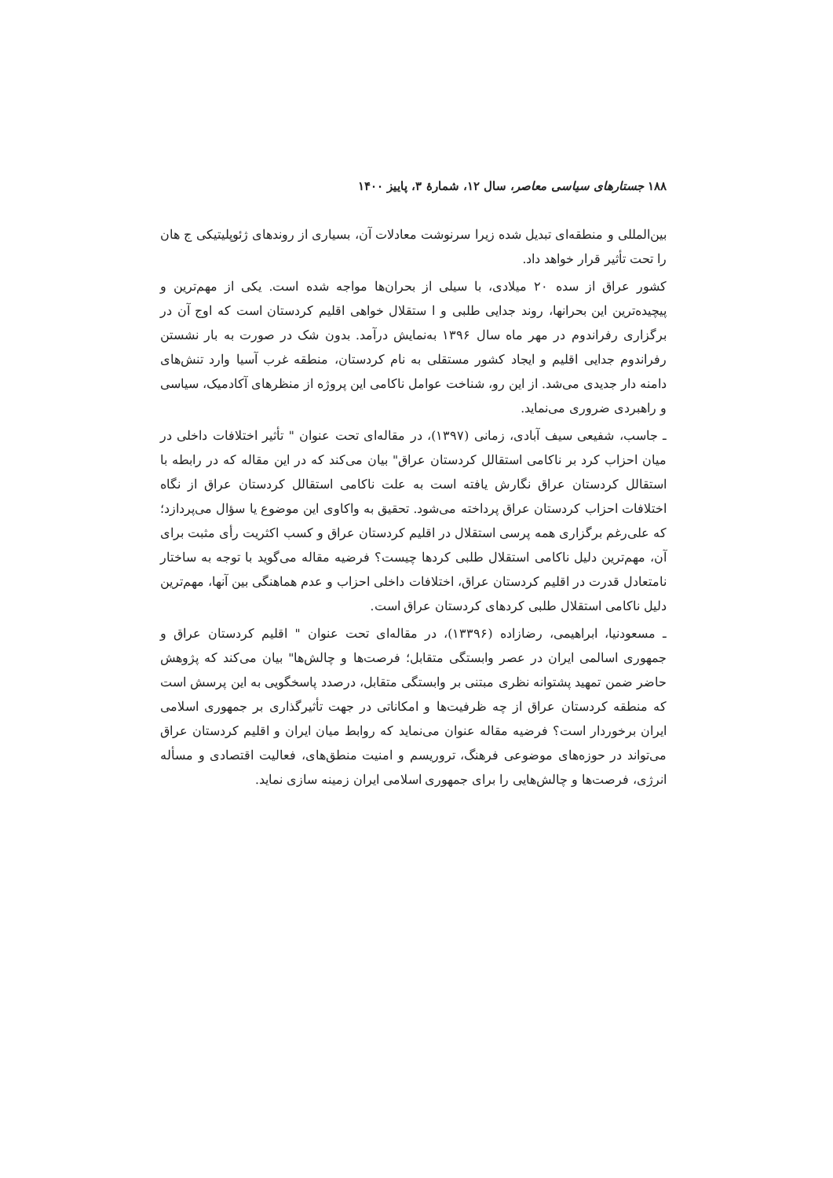۱۸۸ جستارهای سیاسی معاصر، سال ۱۲، شمارهٔ ۳، پاییز ۱۴۰۰
بین‌المللی و منطقه‌ای تبدیل شده زیرا سرنوشت معادلات آن، بسیاری از روندهای ژئوپلیتیکی ج هان را تحت تأثیر قرار خواهد داد.
کشور عراق از سده ۲۰ میلادی، با سیلی از بحران‌ها مواجه شده است. یکی از مهم‌ترین و پیچیده‌ترین این بحرانها، روند جدایی طلبی و ا ستقلال خواهی اقلیم کردستان است که اوج آن در برگزاری رفراندوم در مهر ماه سال ۱۳۹۶ به‌نمایش درآمد. بدون شک در صورت به بار نشستن رفراندوم جدایی اقلیم و ایجاد کشور مستقلی به نام کردستان، منطقه غرب آسیا وارد تنش‌های دامنه دار جدیدی می‌شد. از این رو، شناخت عوامل ناکامی این پروژه از منظرهای آکادمیک، سیاسی و راهبردی ضروری می‌نماید.
ـ جاسب، شفیعی سیف آبادی، زمانی (۱۳۹۷)، در مقاله‌ای تحت عنوان " تأثیر اختلافات داخلی در میان احزاب کرد بر ناکامی استقالل کردستان عراق" بیان می‌کند که در این مقاله که در رابطه با استقالل کردستان عراق نگارش یافته است به علت ناکامی استقالل کردستان عراق از نگاه اختلافات احزاب کردستان عراق پرداخته می‌شود. تحقیق به واکاوی این موضوع یا سؤال می‌پردازد؛ که علی‌رغم برگزاری همه پرسی استقلال در اقلیم کردستان عراق و کسب اکثریت رأی مثبت برای آن، مهم‌ترین دلیل ناکامی استقلال طلبی کردها چیست؟ فرضیه مقاله می‌گوید با توجه به ساختار نامتعادل قدرت در اقلیم کردستان عراق، اختلافات داخلی احزاب و عدم هماهنگی بین آنها، مهم‌ترین دلیل ناکامی استقلال طلبی کردهای کردستان عراق است.
ـ مسعودنیا، ابراهیمی، رضازاده (۱۳۳۹۶)، در مقاله‌ای تحت عنوان " اقلیم کردستان عراق و جمهوری اسالمی ایران در عصر وابستگی متقابل؛ فرصت‌ها و چالش‌ها" بیان می‌کند که پژوهش حاضر ضمن تمهید پشتوانه نظری مبتنی بر وابستگی متقابل، درصدد پاسخگویی به این پرسش است که منطقه کردستان عراق از چه ظرفیت‌ها و امکاناتی در جهت تأثیرگذاری بر جمهوری اسلامی ایران برخوردار است؟ فرضیه مقاله عنوان می‌نماید که روابط میان ایران و اقلیم کردستان عراق می‌تواند در حوزه‌های موضوعی فرهنگ، تروریسم و امنیت منطق‌های، فعالیت اقتصادی و مسأله انرژی، فرصت‌ها و چالش‌هایی را برای جمهوری اسلامی ایران زمینه سازی نماید.